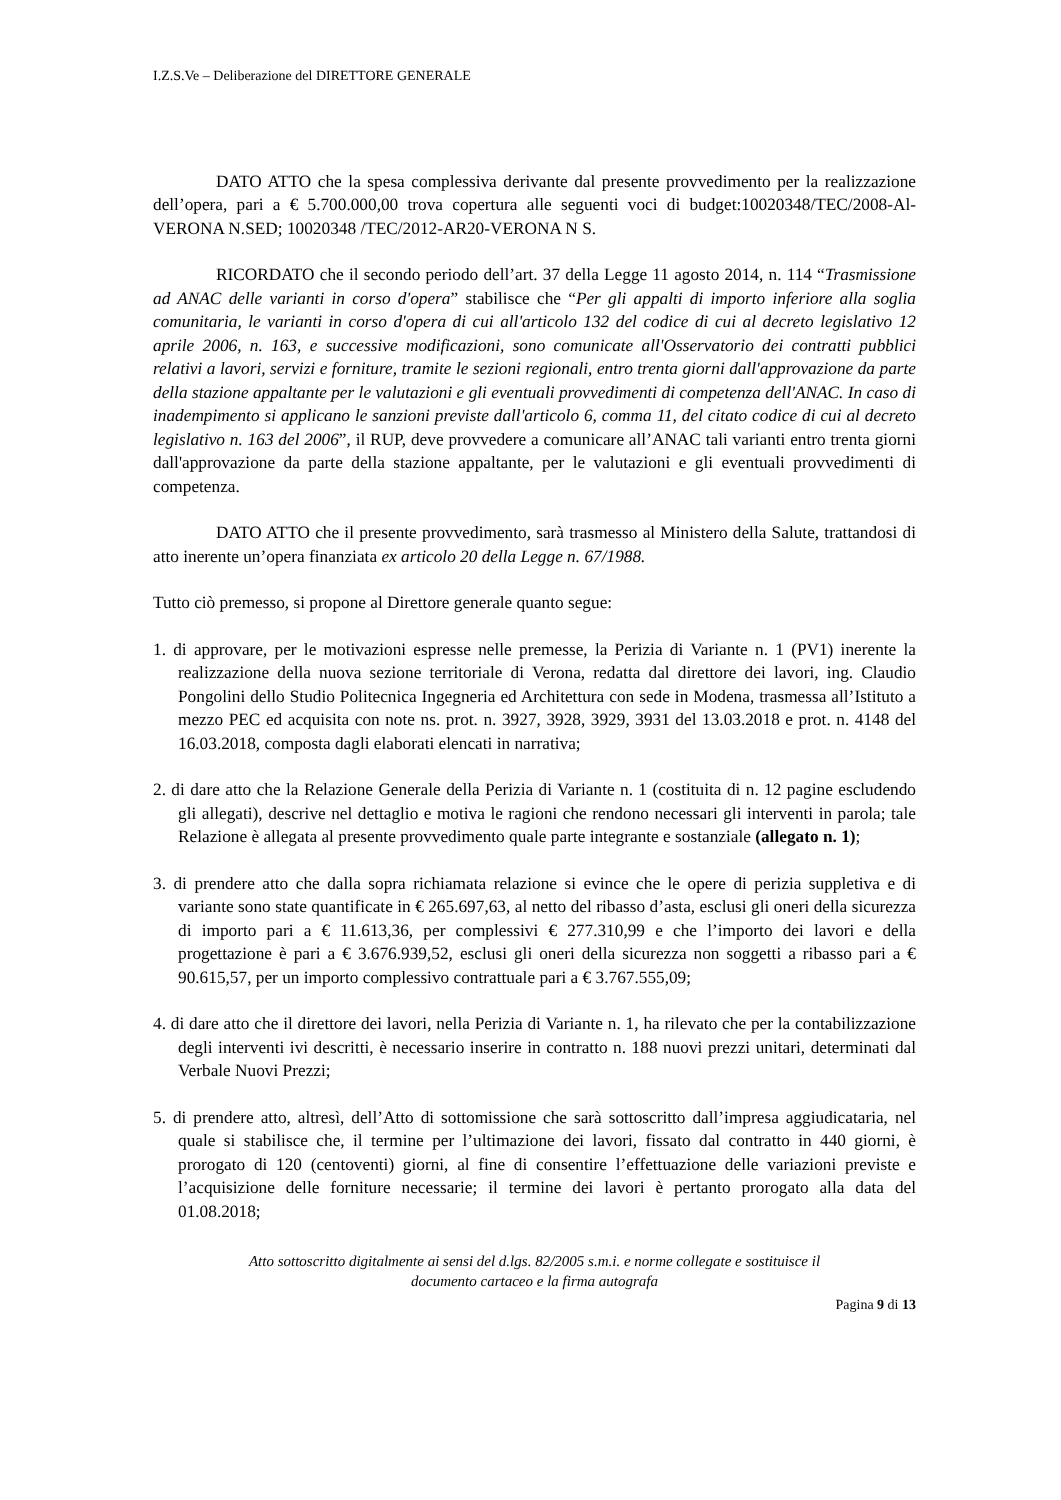I.Z.S.Ve – Deliberazione del DIRETTORE GENERALE
DATO ATTO che la spesa complessiva derivante dal presente provvedimento per la realizzazione dell’opera, pari a € 5.700.000,00 trova copertura alle seguenti voci di budget:10020348/TEC/2008-Al-VERONA N.SED; 10020348 /TEC/2012-AR20-VERONA N S.
RICORDATO che il secondo periodo dell’art. 37 della Legge 11 agosto 2014, n. 114 “Trasmissione ad ANAC delle varianti in corso d'opera” stabilisce che “Per gli appalti di importo inferiore alla soglia comunitaria, le varianti in corso d'opera di cui all'articolo 132 del codice di cui al decreto legislativo 12 aprile 2006, n. 163, e successive modificazioni, sono comunicate all'Osservatorio dei contratti pubblici relativi a lavori, servizi e forniture, tramite le sezioni regionali, entro trenta giorni dall'approvazione da parte della stazione appaltante per le valutazioni e gli eventuali provvedimenti di competenza dell'ANAC. In caso di inadempimento si applicano le sanzioni previste dall'articolo 6, comma 11, del citato codice di cui al decreto legislativo n. 163 del 2006”, il RUP, deve provvedere a comunicare all’ANAC tali varianti entro trenta giorni dall'approvazione da parte della stazione appaltante, per le valutazioni e gli eventuali provvedimenti di competenza.
DATO ATTO che il presente provvedimento, sarà trasmesso al Ministero della Salute, trattandosi di atto inerente un’opera finanziata ex articolo 20 della Legge n. 67/1988.
Tutto ciò premesso, si propone al Direttore generale quanto segue:
1. di approvare, per le motivazioni espresse nelle premesse, la Perizia di Variante n. 1 (PV1) inerente la realizzazione della nuova sezione territoriale di Verona, redatta dal direttore dei lavori, ing. Claudio Pongolini dello Studio Politecnica Ingegneria ed Architettura con sede in Modena, trasmessa all’Istituto a mezzo PEC ed acquisita con note ns. prot. n. 3927, 3928, 3929, 3931 del 13.03.2018 e prot. n. 4148 del 16.03.2018, composta dagli elaborati elencati in narrativa;
2. di dare atto che la Relazione Generale della Perizia di Variante n. 1 (costituita di n. 12 pagine escludendo gli allegati), descrive nel dettaglio e motiva le ragioni che rendono necessari gli interventi in parola; tale Relazione è allegata al presente provvedimento quale parte integrante e sostanziale (allegato n. 1);
3. di prendere atto che dalla sopra richiamata relazione si evince che le opere di perizia suppletiva e di variante sono state quantificate in € 265.697,63, al netto del ribasso d’asta, esclusi gli oneri della sicurezza di importo pari a € 11.613,36, per complessivi € 277.310,99 e che l’importo dei lavori e della progettazione è pari a € 3.676.939,52, esclusi gli oneri della sicurezza non soggetti a ribasso pari a € 90.615,57, per un importo complessivo contrattuale pari a € 3.767.555,09;
4. di dare atto che il direttore dei lavori, nella Perizia di Variante n. 1, ha rilevato che per la contabilizzazione degli interventi ivi descritti, è necessario inserire in contratto n. 188 nuovi prezzi unitari, determinati dal Verbale Nuovi Prezzi;
5. di prendere atto, altresì, dell’Atto di sottomissione che sarà sottoscritto dall’impresa aggiudicataria, nel quale si stabilisce che, il termine per l’ultimazione dei lavori, fissato dal contratto in 440 giorni, è prorogato di 120 (centoventi) giorni, al fine di consentire l’effettuazione delle variazioni previste e l’acquisizione delle forniture necessarie; il termine dei lavori è pertanto prorogato alla data del 01.08.2018;
Atto sottoscritto digitalmente ai sensi del d.lgs. 82/2005 s.m.i. e norme collegate e sostituisce il
documento cartaceo e la firma autografa
Pagina 9 di 13